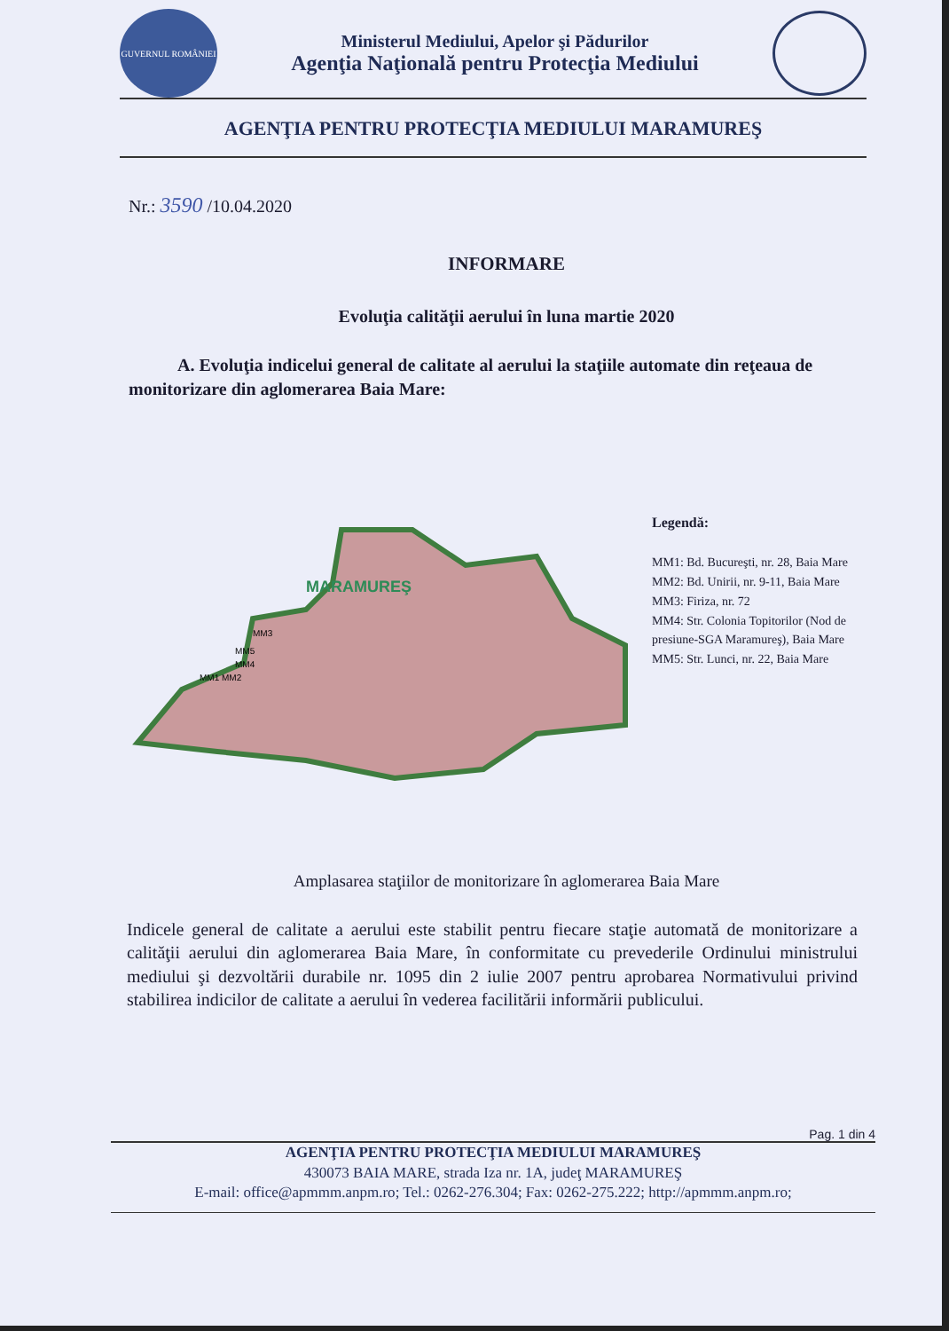GUVERNUL ROMÂNIEI
Ministerul Mediului, Apelor şi Pădurilor
Agenţia Naţională pentru Protecţia Mediului
AGENŢIA PENTRU PROTECŢIA MEDIULUI MARAMUREŞ
Nr.: 3590 /10.04.2020
INFORMARE
Evoluţia calităţii aerului în luna martie 2020
A. Evoluţia indicelui general de calitate al aerului la staţiile automate din reţeaua de monitorizare din aglomerarea Baia Mare:
MARAMUREŞ
MM3
MM5
MM4
MM1 MM2
Legendă:
MM1: Bd. Bucureşti, nr. 28, Baia Mare
MM2: Bd. Unirii, nr. 9-11, Baia Mare
MM3: Firiza, nr. 72
MM4: Str. Colonia Topitorilor (Nod de presiune-SGA Maramureş), Baia Mare
MM5: Str. Lunci, nr. 22, Baia Mare
Amplasarea staţiilor de monitorizare în aglomerarea Baia Mare
Indicele general de calitate a aerului este stabilit pentru fiecare staţie automată de monitorizare a calităţii aerului din aglomerarea Baia Mare, în conformitate cu prevederile Ordinului ministrului mediului şi dezvoltării durabile nr. 1095 din 2 iulie 2007 pentru aprobarea Normativului privind stabilirea indicilor de calitate a aerului în vederea facilitării informării publicului.
Pag. 1 din 4
AGENŢIA PENTRU PROTECŢIA MEDIULUI MARAMUREŞ
430073 BAIA MARE, strada Iza nr. 1A, judeţ MARAMUREŞ
E-mail: office@apmmm.anpm.ro; Tel.: 0262-276.304; Fax: 0262-275.222; http://apmmm.anpm.ro;